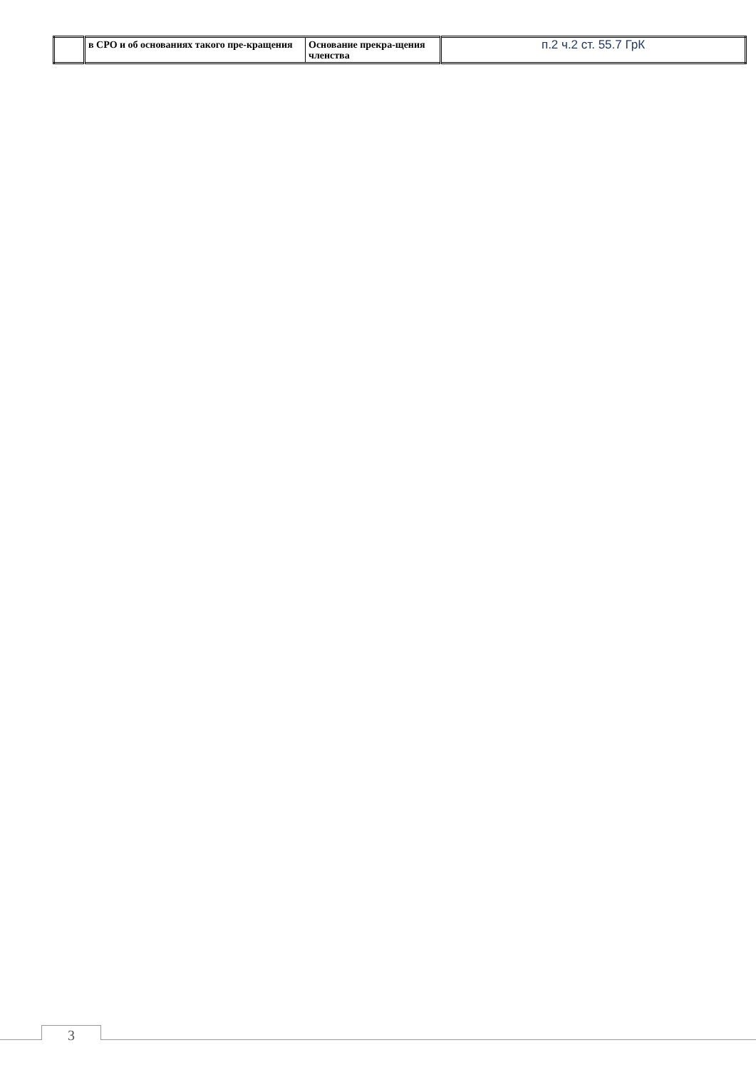| | в СРО и об основаниях такого пре-кращения | Основание прекра-щения членства | п.2 ч.2 ст. 55.7 ГрК |
3